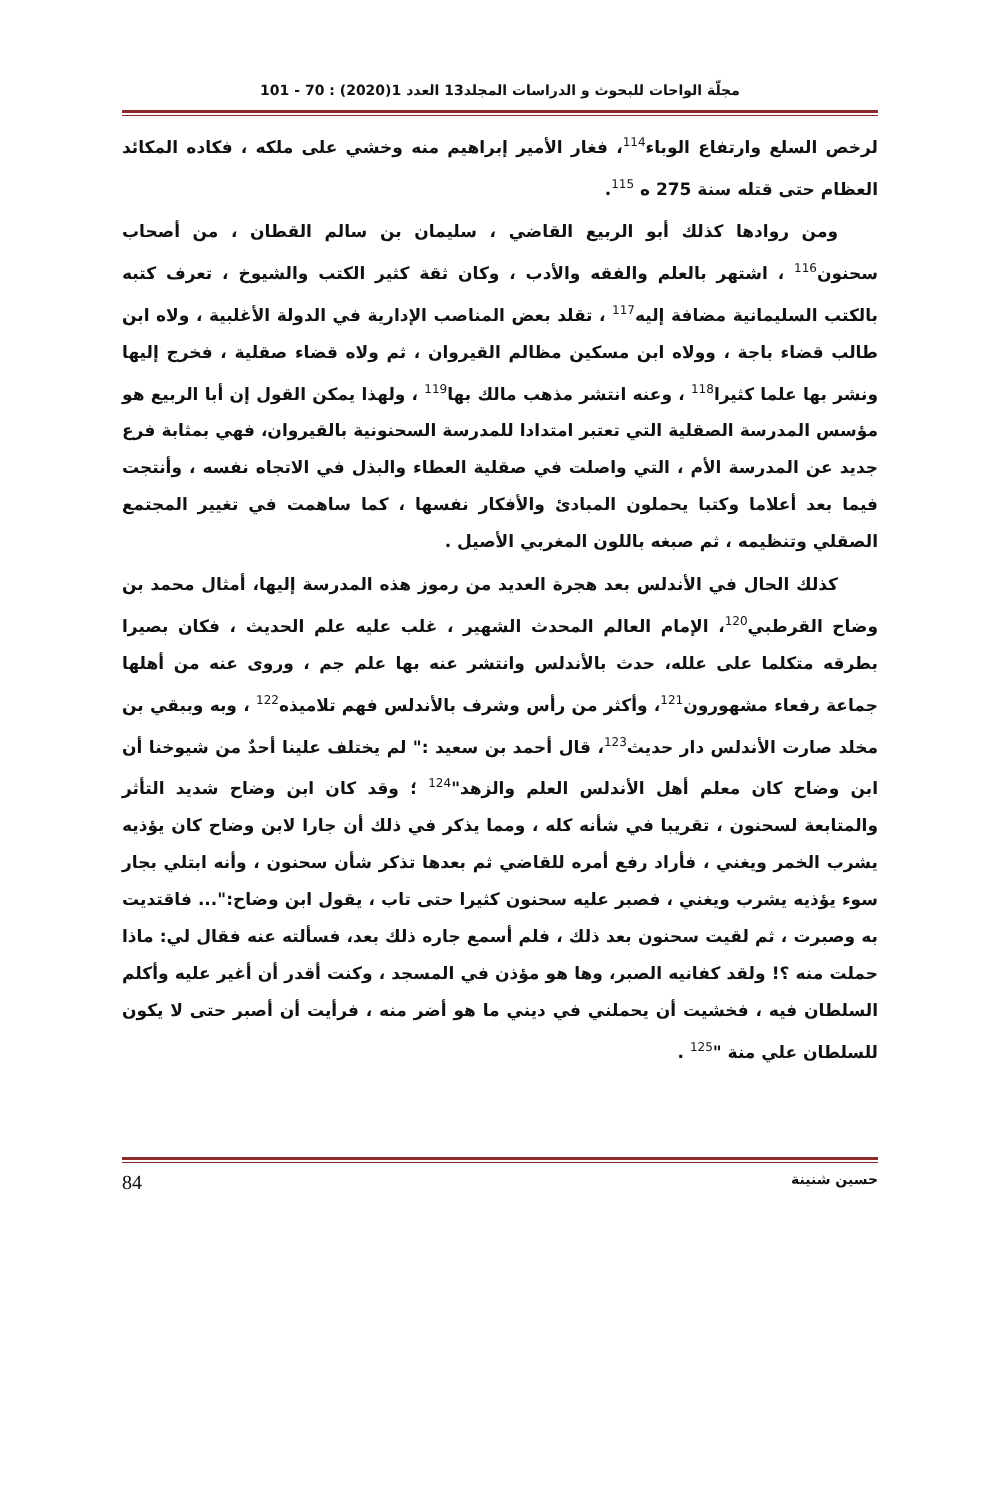مجلّة الواحات للبحوث و الدراسات المجلد13 العدد 1(2020) : 70 - 101
لرخص السلع وارتفاع الوباء<sup>114</sup>، فغار الأمير إبراهيم منه وخشي على ملكه ، فكاده المكائد العظام حتى قتله سنة 275 ه <sup>115</sup>.
ومن روادها كذلك أبو الربيع القاضي ، سليمان بن سالم القطان ، من أصحاب سحنون<sup>116</sup> ، اشتهر بالعلم والفقه والأدب ، وكان ثقة كثير الكتب والشيوخ ، تعرف كتبه بالكتب السليمانية مضافة إليه<sup>117</sup> ، تقلد بعض المناصب الإدارية في الدولة الأغلبية ، ولاه ابن طالب قضاء باجة ، وولاه ابن مسكين مظالم القيروان ، ثم ولاه قضاء صقلية ، فخرج إليها ونشر بها علما كثيرا<sup>118</sup> ، وعنه انتشر مذهب مالك بها<sup>119</sup> ، ولهذا يمكن القول إن أبا الربيع هو مؤسس المدرسة الصقلية التي تعتبر امتدادا للمدرسة السحنونية بالقيروان، فهي بمثابة فرع جديد عن المدرسة الأم ، التي واصلت في صقلية العطاء والبذل في الاتجاه نفسه ، وأنتجت فيما بعد أعلاما وكتبا يحملون المبادئ والأفكار نفسها ، كما ساهمت في تغيير المجتمع الصقلي وتنظيمه ، ثم صبغه باللون المغربي الأصيل .
كذلك الحال في الأندلس بعد هجرة العديد من رموز هذه المدرسة إليها، أمثال محمد بن وضاح القرطبي<sup>120</sup>، الإمام العالم المحدث الشهير ، غلب عليه علم الحديث ، فكان بصيرا بطرقه متكلما على علله، حدث بالأندلس وانتشر عنه بها علم جم ، وروى عنه من أهلها جماعة رفعاء مشهورون<sup>121</sup>، وأكثر من رأس وشرف بالأندلس فهم تلاميذه<sup>122</sup> ، وبه وببقي بن مخلد صارت الأندلس دار حديث<sup>123</sup>، قال أحمد بن سعيد :" لم يختلف علينا أحدٌ من شيوخنا أن ابن وضاح كان معلم أهل الأندلس العلم والزهد"<sup>124</sup> ؛ وقد كان ابن وضاح شديد التأثر والمتابعة لسحنون ، تقريبا في شأنه كله ، ومما يذكر في ذلك أن جارا لابن وضاح كان يؤذيه يشرب الخمر ويغني ، فأراد رفع أمره للقاضي ثم بعدها تذكر شأن سحنون ، وأنه ابتلي بجار سوء يؤذيه يشرب ويغني ، فصبر عليه سحنون كثيرا حتى تاب ، يقول ابن وضاح:"... فاقتديت به وصبرت ، ثم لقيت سحنون بعد ذلك ، فلم أسمع جاره ذلك بعد، فسألته عنه فقال لي: ماذا حملت منه ؟! ولقد كفانيه الصبر، وها هو مؤذن في المسجد ، وكنت أقدر أن أغير عليه وأكلم السلطان فيه ، فخشيت أن يحملني في ديني ما هو أضر منه ، فرأيت أن أصبر حتى لا يكون للسلطان علي منة "<sup>125</sup> .
حسين شنينة 84